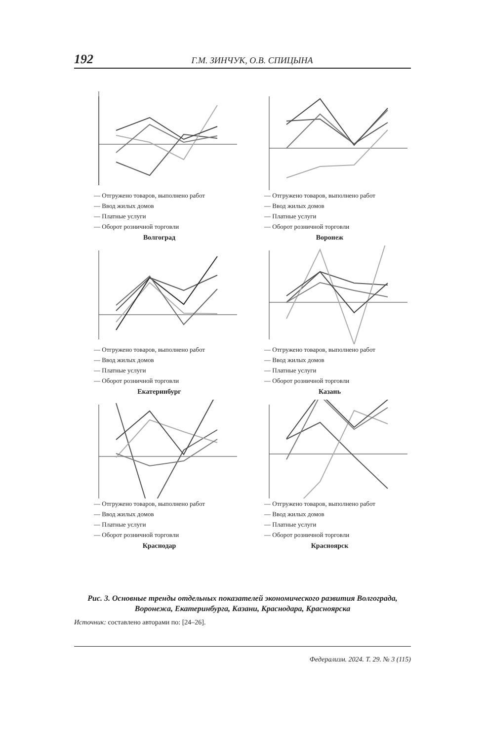192 Г.М. ЗИНЧУК, О.В. СПИЦЫНА
— Отгружено товаров, выполнено работ
— Ввод жилых домов
— Платные услуги
— Оборот розничной торговли
Волгоград
— Отгружено товаров, выполнено работ
— Ввод жилых домов
— Платные услуги
— Оборот розничной торговли
Воронеж
— Отгружено товаров, выполнено работ
— Ввод жилых домов
— Платные услуги
— Оборот розничной торговли
Екатеринбург
— Отгружено товаров, выполнено работ
— Ввод жилых домов
— Платные услуги
— Оборот розничной торговли
Казань
— Отгружено товаров, выполнено работ
— Ввод жилых домов
— Платные услуги
— Оборот розничной торговли
Краснодар
— Отгружено товаров, выполнено работ
— Ввод жилых домов
— Платные услуги
— Оборот розничной торговли
Красноярск
Рис. 3. Основные тренды отдельных показателей экономического развития Волгограда, Воронежа, Екатеринбурга, Казани, Краснодара, Красноярска
Источник: составлено авторами по: [24–26].
Федерализм. 2024. Т. 29. № 3 (115)